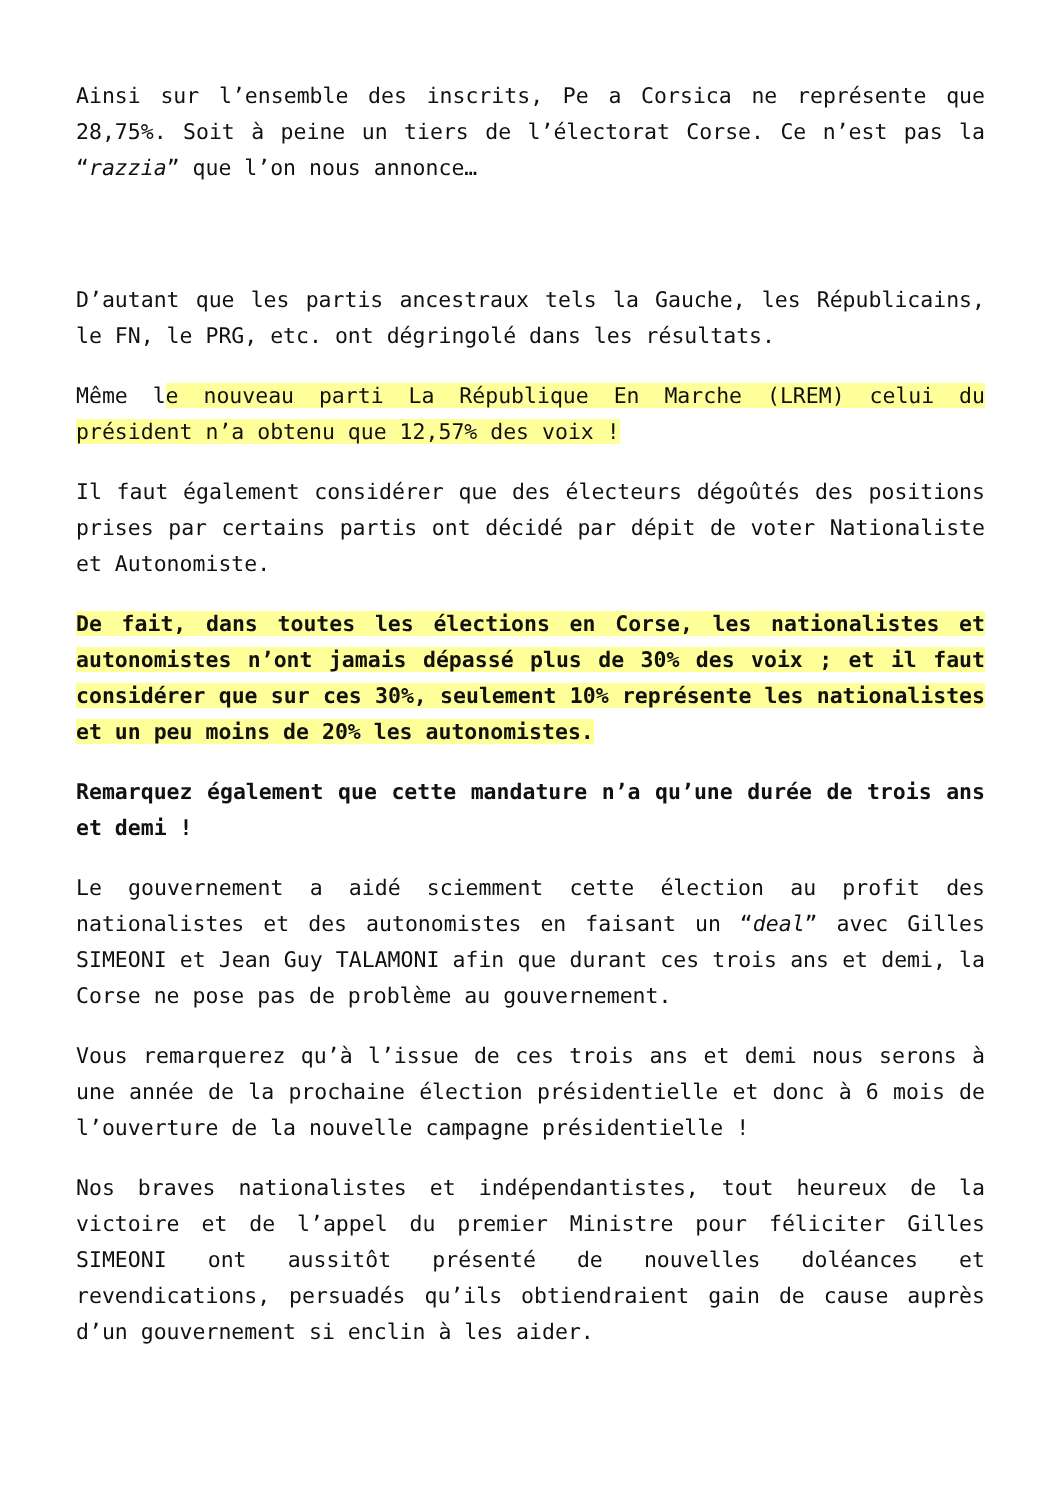Ainsi sur l’ensemble des inscrits, Pe a Corsica ne représente que 28,75%. Soit à peine un tiers de l’électorat Corse. Ce n’est pas la “razzia” que l’on nous annonce…
D’autant que les partis ancestraux tels la Gauche, les Républicains, le FN, le PRG, etc. ont dégringolé dans les résultats.
Même le nouveau parti La République En Marche (LREM) celui du président n’a obtenu que 12,57% des voix !
Il faut également considérer que des électeurs dégoûtés des positions prises par certains partis ont décidé par dépit de voter Nationaliste et Autonomiste.
De fait, dans toutes les élections en Corse, les nationalistes et autonomistes n’ont jamais dépassé plus de 30% des voix ; et il faut considérer que sur ces 30%, seulement 10% représente les nationalistes et un peu moins de 20% les autonomistes.
Remarquez également que cette mandature n’a qu’une durée de trois ans et demi !
Le gouvernement a aidé sciemment cette élection au profit des nationalistes et des autonomistes en faisant un “deal” avec Gilles SIMEONI et Jean Guy TALAMONI afin que durant ces trois ans et demi, la Corse ne pose pas de problème au gouvernement.
Vous remarquerez qu’à l’issue de ces trois ans et demi nous serons à une année de la prochaine élection présidentielle et donc à 6 mois de l’ouverture de la nouvelle campagne présidentielle !
Nos braves nationalistes et indépendantistes, tout heureux de la victoire et de l’appel du premier Ministre pour féliciter Gilles SIMEONI ont aussitôt présenté de nouvelles doléances et revendications, persuadés qu’ils obtiendraient gain de cause auprès d’un gouvernement si enclin à les aider.